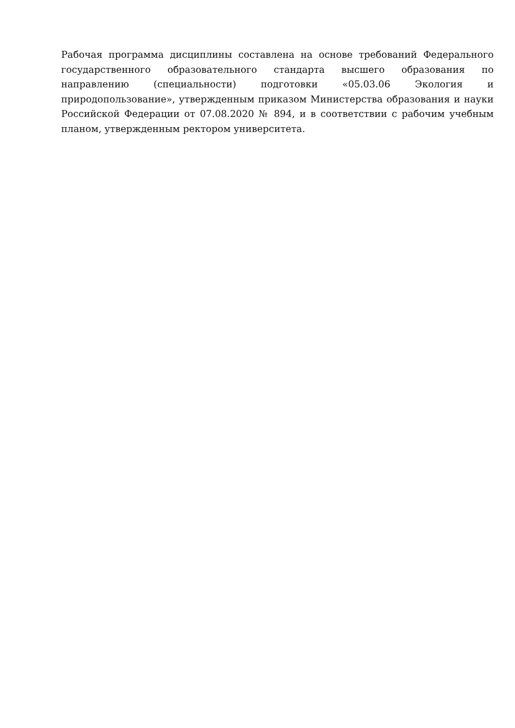Рабочая программа дисциплины составлена на основе требований Федерального государственного образовательного стандарта высшего образования по направлению (специальности) подготовки «05.03.06 Экология и природопользование», утвержденным приказом Министерства образования и науки Российской Федерации от 07.08.2020 № 894, и в соответствии с рабочим учебным планом, утвержденным ректором университета.